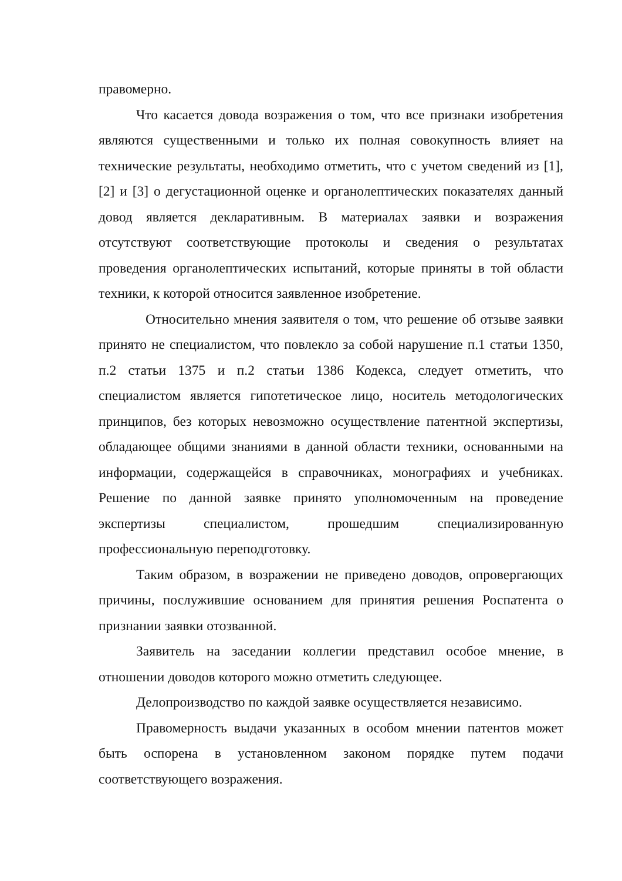правомерно.
Что касается довода возражения о том, что все признаки изобретения являются существенными и только их полная совокупность влияет на технические результаты, необходимо отметить, что с учетом сведений из [1], [2] и [3] о дегустационной оценке и органолептических показателях данный довод является декларативным. В материалах заявки и возражения отсутствуют соответствующие протоколы и сведения о результатах проведения органолептических испытаний, которые приняты в той области техники, к которой относится заявленное изобретение.
Относительно мнения заявителя о том, что решение об отзыве заявки принято не специалистом, что повлекло за собой нарушение п.1 статьи 1350, п.2 статьи 1375 и п.2 статьи 1386 Кодекса, следует отметить, что специалистом является гипотетическое лицо, носитель методологических принципов, без которых невозможно осуществление патентной экспертизы, обладающее общими знаниями в данной области техники, основанными на информации, содержащейся в справочниках, монографиях и учебниках. Решение по данной заявке принято уполномоченным на проведение экспертизы специалистом, прошедшим специализированную профессиональную переподготовку.
Таким образом, в возражении не приведено доводов, опровергающих причины, послужившие основанием для принятия решения Роспатента о признании заявки отозванной.
Заявитель на заседании коллегии представил особое мнение, в отношении доводов которого можно отметить следующее.
Делопроизводство по каждой заявке осуществляется независимо.
Правомерность выдачи указанных в особом мнении патентов может быть оспорена в установленном законом порядке путем подачи соответствующего возражения.